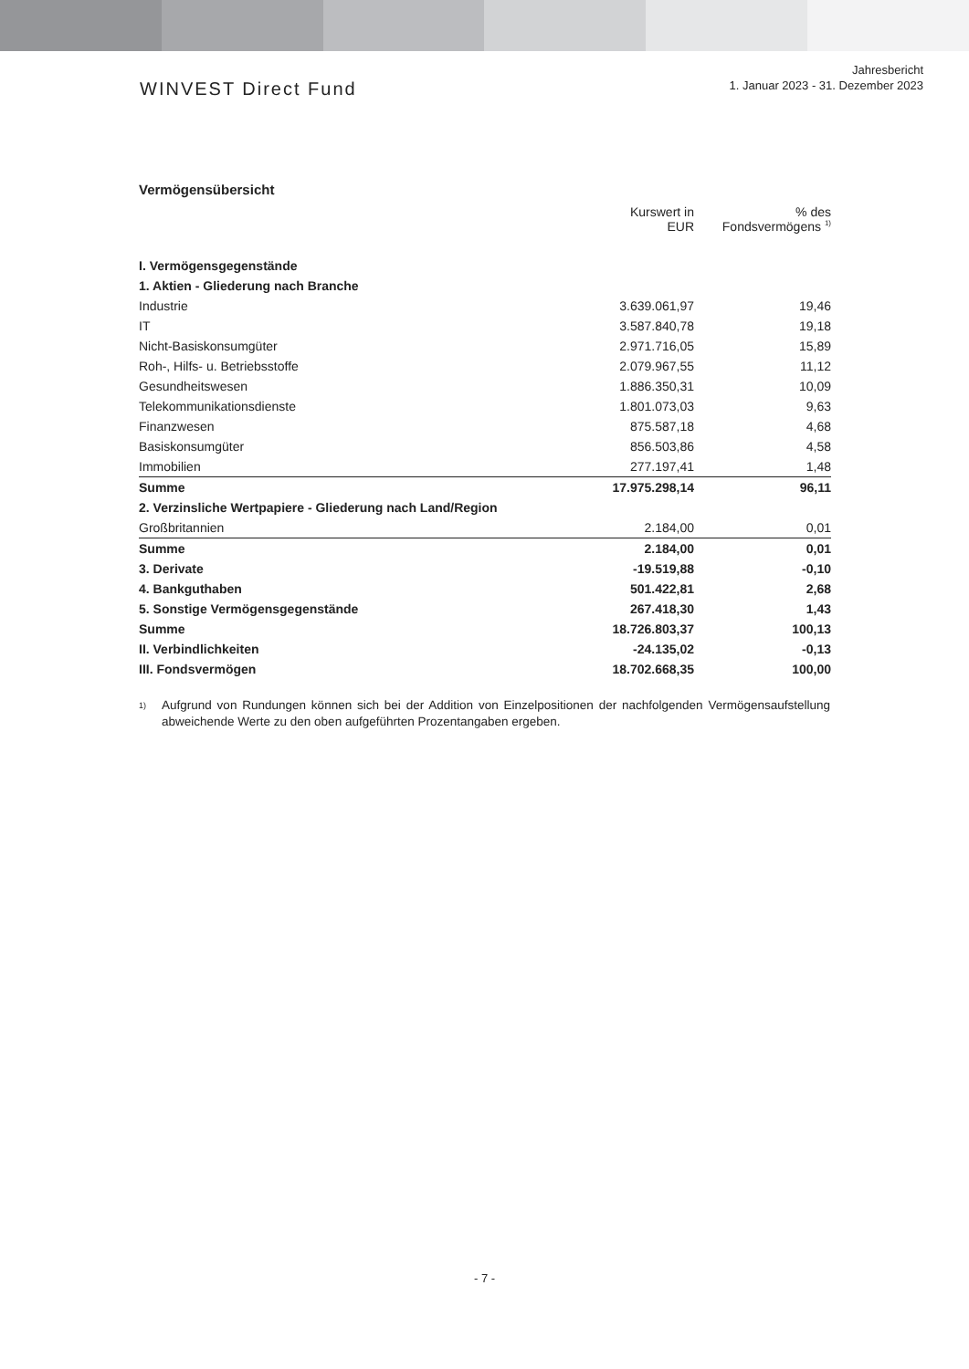WINVEST Direct Fund
Jahresbericht
1. Januar 2023 - 31. Dezember 2023
Vermögensübersicht
| | Kurswert in EUR | % des Fondsvermögens <sup>1)</sup> |
| --- | --- | --- |
| I. Vermögensgegenstände | | |
| 1. Aktien - Gliederung nach Branche | | |
| Industrie | 3.639.061,97 | 19,46 |
| IT | 3.587.840,78 | 19,18 |
| Nicht-Basiskonsumgüter | 2.971.716,05 | 15,89 |
| Roh-, Hilfs- u. Betriebsstoffe | 2.079.967,55 | 11,12 |
| Gesundheitswesen | 1.886.350,31 | 10,09 |
| Telekommunikationsdienste | 1.801.073,03 | 9,63 |
| Finanzwesen | 875.587,18 | 4,68 |
| Basiskonsumgüter | 856.503,86 | 4,58 |
| Immobilien | 277.197,41 | 1,48 |
| Summe | 17.975.298,14 | 96,11 |
| 2. Verzinsliche Wertpapiere - Gliederung nach Land/Region | | |
| Großbritannien | 2.184,00 | 0,01 |
| Summe | 2.184,00 | 0,01 |
| 3. Derivate | -19.519,88 | -0,10 |
| 4. Bankguthaben | 501.422,81 | 2,68 |
| 5. Sonstige Vermögensgegenstände | 267.418,30 | 1,43 |
| Summe | 18.726.803,37 | 100,13 |
| II. Verbindlichkeiten | -24.135,02 | -0,13 |
| III. Fondsvermögen | 18.702.668,35 | 100,00 |
<sup>1)</sup>
Aufgrund von Rundungen können sich bei der Addition von Einzelpositionen der nachfolgenden Vermögensaufstellung abweichende Werte zu den oben aufgeführten Prozentangaben ergeben.
- 7 -